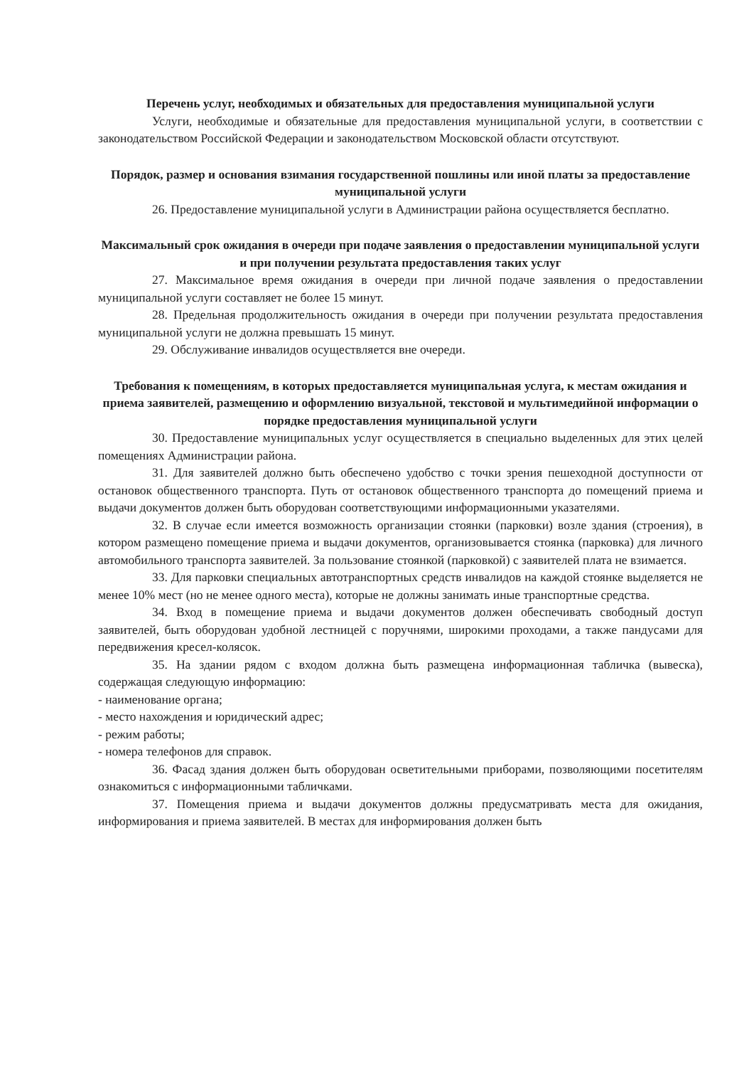Перечень услуг, необходимых и обязательных для предоставления муниципальной услуги
Услуги, необходимые и обязательные для предоставления муниципальной услуги, в соответствии с законодательством Российской Федерации и законодательством Московской области отсутствуют.
Порядок, размер и основания взимания государственной пошлины или иной платы за предоставление муниципальной услуги
26. Предоставление муниципальной услуги в Администрации района осуществляется бесплатно.
Максимальный срок ожидания в очереди при подаче заявления о предоставлении муниципальной услуги и при получении результата предоставления таких услуг
27. Максимальное время ожидания в очереди при личной подаче заявления о предоставлении муниципальной услуги составляет не более 15 минут.
28. Предельная продолжительность ожидания в очереди при получении результата предоставления муниципальной услуги не должна превышать 15 минут.
29. Обслуживание инвалидов осуществляется вне очереди.
Требования к помещениям, в которых предоставляется муниципальная услуга, к местам ожидания и приема заявителей, размещению и оформлению визуальной, текстовой и мультимедийной информации о порядке предоставления муниципальной услуги
30. Предоставление муниципальных услуг осуществляется в специально выделенных для этих целей помещениях Администрации района.
31. Для заявителей должно быть обеспечено удобство с точки зрения пешеходной доступности от остановок общественного транспорта. Путь от остановок общественного транспорта до помещений приема и выдачи документов должен быть оборудован соответствующими информационными указателями.
32. В случае если имеется возможность организации стоянки (парковки) возле здания (строения), в котором размещено помещение приема и выдачи документов, организовывается стоянка (парковка) для личного автомобильного транспорта заявителей. За пользование стоянкой (парковкой) с заявителей плата не взимается.
33. Для парковки специальных автотранспортных средств инвалидов на каждой стоянке выделяется не менее 10% мест (но не менее одного места), которые не должны занимать иные транспортные средства.
34. Вход в помещение приема и выдачи документов должен обеспечивать свободный доступ заявителей, быть оборудован удобной лестницей с поручнями, широкими проходами, а также пандусами для передвижения кресел-колясок.
35. На здании рядом с входом должна быть размещена информационная табличка (вывеска), содержащая следующую информацию:
- наименование органа;
- место нахождения и юридический адрес;
- режим работы;
- номера телефонов для справок.
36. Фасад здания должен быть оборудован осветительными приборами, позволяющими посетителям ознакомиться с информационными табличками.
37. Помещения приема и выдачи документов должны предусматривать места для ожидания, информирования и приема заявителей. В местах для информирования должен быть